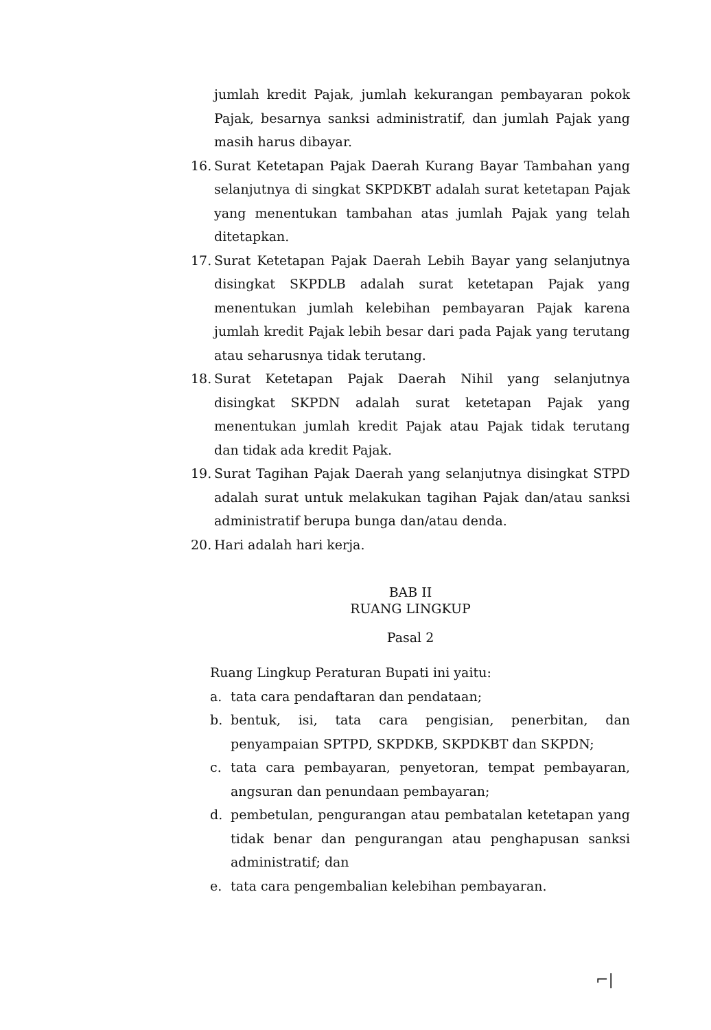jumlah kredit Pajak, jumlah kekurangan pembayaran pokok Pajak, besarnya sanksi administratif, dan jumlah Pajak yang masih harus dibayar.
16.
Surat Ketetapan Pajak Daerah Kurang Bayar Tambahan yang selanjutnya di singkat SKPDKBT adalah surat ketetapan Pajak yang menentukan tambahan atas jumlah Pajak yang telah ditetapkan.
17.
Surat Ketetapan Pajak Daerah Lebih Bayar yang selanjutnya disingkat SKPDLB adalah surat ketetapan Pajak yang menentukan jumlah kelebihan pembayaran Pajak karena jumlah kredit Pajak lebih besar dari pada Pajak yang terutang atau seharusnya tidak terutang.
18.
Surat Ketetapan Pajak Daerah Nihil yang selanjutnya disingkat SKPDN adalah surat ketetapan Pajak yang menentukan jumlah kredit Pajak atau Pajak tidak terutang dan tidak ada kredit Pajak.
19.
Surat Tagihan Pajak Daerah yang selanjutnya disingkat STPD adalah surat untuk melakukan tagihan Pajak dan/atau sanksi administratif berupa bunga dan/atau denda.
20.
Hari adalah hari kerja.
BAB II
RUANG LINGKUP
Pasal 2
Ruang Lingkup Peraturan Bupati ini yaitu:
a. tata cara pendaftaran dan pendataan;
b. bentuk, isi, tata cara pengisian, penerbitan, dan penyampaian SPTPD, SKPDKB, SKPDKBT dan SKPDN;
c. tata cara pembayaran, penyetoran, tempat pembayaran, angsuran dan penundaan pembayaran;
d. pembetulan, pengurangan atau pembatalan ketetapan yang tidak benar dan pengurangan atau penghapusan sanksi administratif; dan
e. tata cara pengembalian kelebihan pembayaran.
⌐|